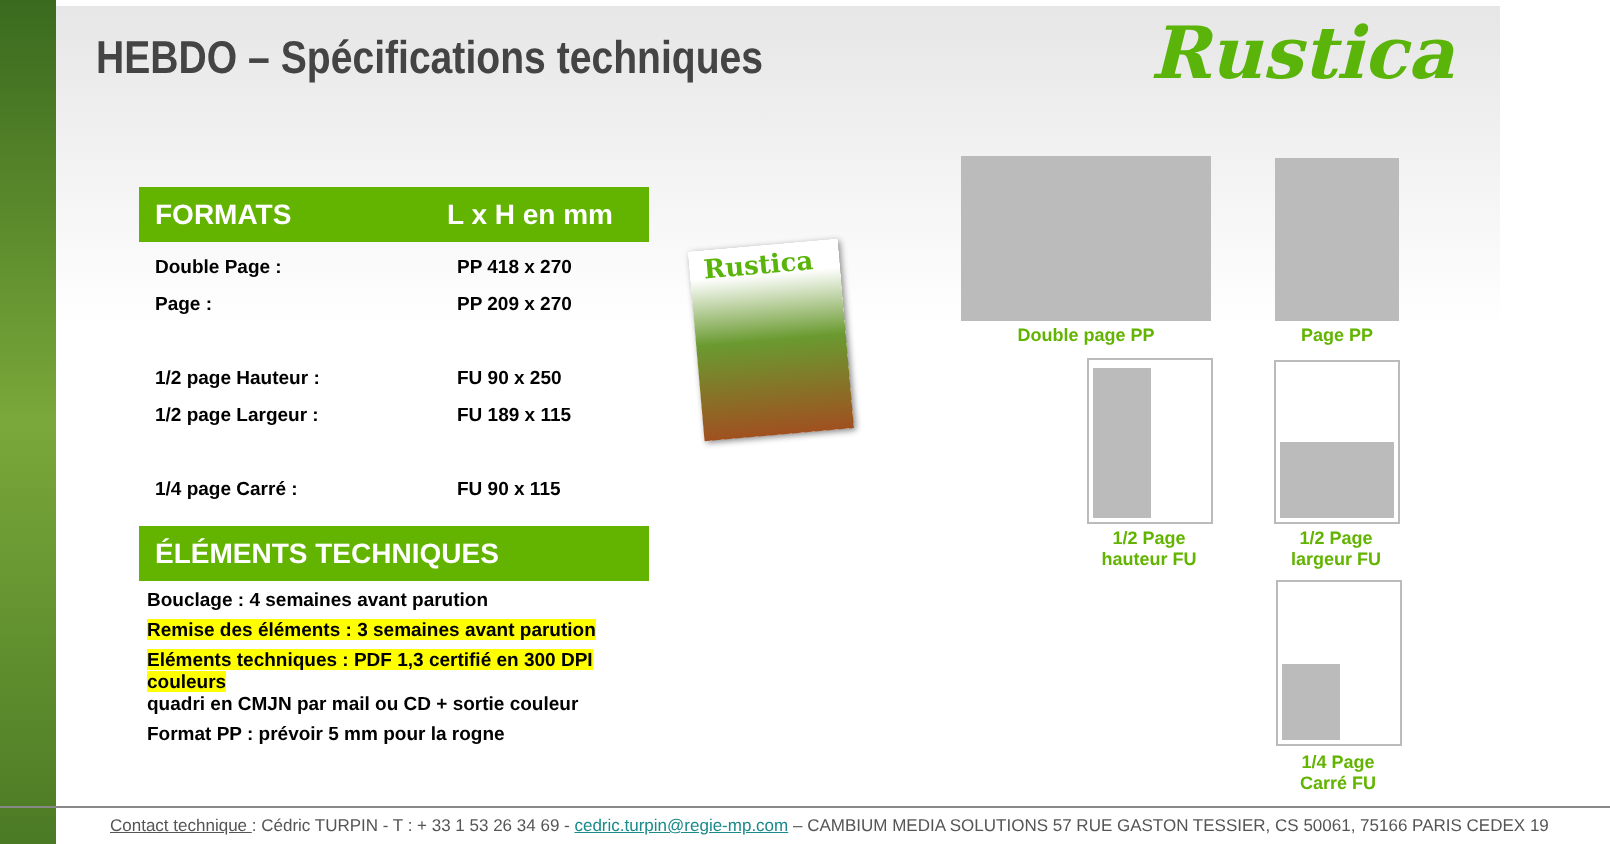HEBDO – Spécifications techniques
Rustica
FORMATS L x H en mm
| Double Page : | PP 418 x 270 |
| Page : | PP 209 x 270 |
| 1/2 page Hauteur : | FU 90 x 250 |
| 1/2 page Largeur : | FU 189 x 115 |
| 1/4 page Carré : | FU 90 x 115 |
ÉLÉMENTS TECHNIQUES
Bouclage : 4 semaines avant parution
Remise des éléments : 3 semaines avant parution
Eléments techniques : PDF 1,3 certifié en 300 DPI couleurs
quadri en CMJN par mail ou CD + sortie couleur
Format PP : prévoir 5 mm pour la rogne
Rustica
Double page PP Page PP
1/2 Page
hauteur FU
1/2 Page
largeur FU
1/4 Page
Carré FU
Contact technique : Cédric TURPIN - T : + 33 1 53 26 34 69 - cedric.turpin@regie-mp.com – CAMBIUM MEDIA SOLUTIONS 57 RUE GASTON TESSIER, CS 50061, 75166 PARIS CEDEX 19